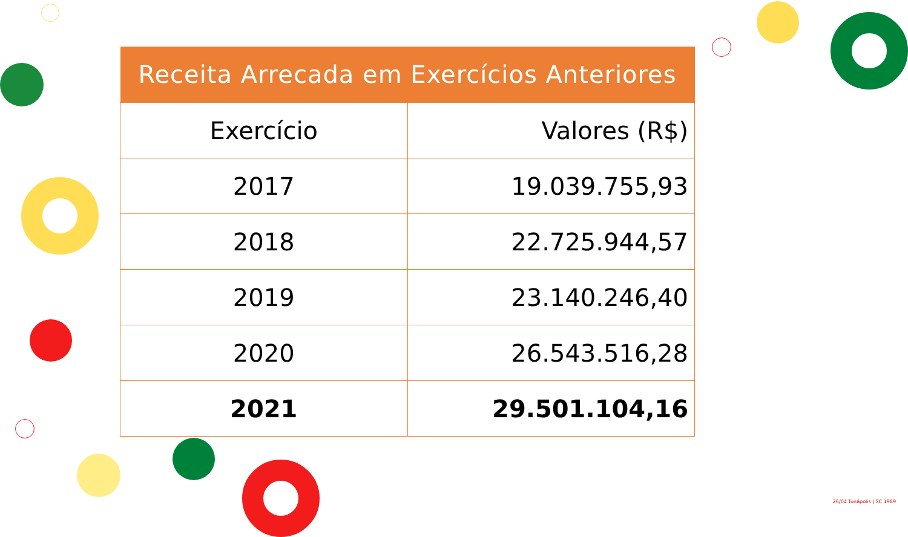| Receita Arrecada em Exercícios Anteriores | |
| --- | --- |
| Exercício | Valores (R$) |
| 2017 | 19.039.755,93 |
| 2018 | 22.725.944,57 |
| 2019 | 23.140.246,40 |
| 2020 | 26.543.516,28 |
| 2021 | 29.501.104,16 |
26/04 Tunápolis | SC 1989